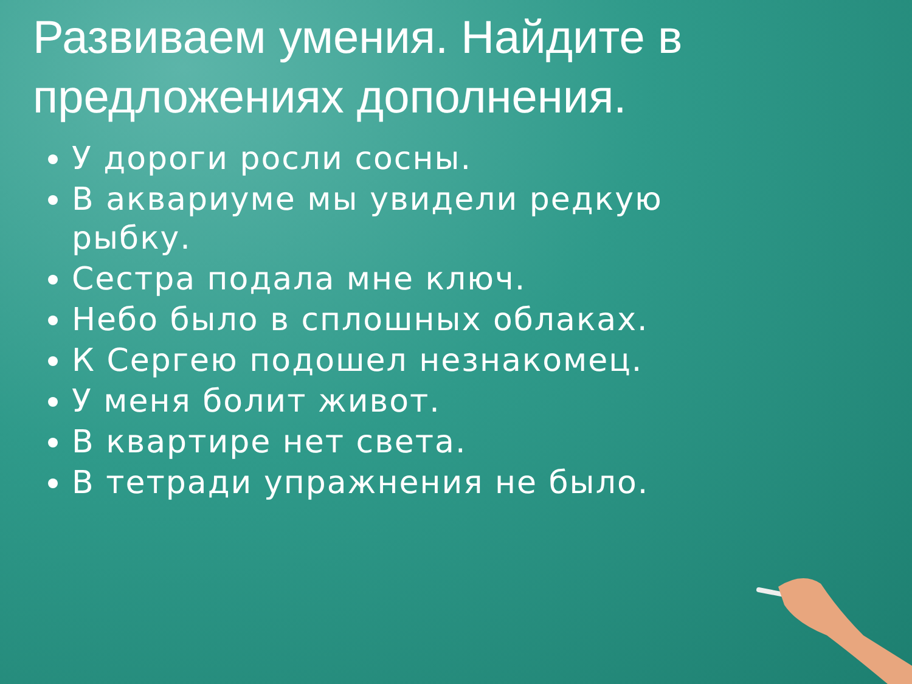Развиваем умения. Найдите в предложениях дополнения.
У дороги росли сосны.
В аквариуме мы увидели редкую рыбку.
Сестра подала мне ключ.
Небо было в сплошных облаках.
К Сергею подошел незнакомец.
У меня болит живот.
В квартире нет света.
В тетради упражнения не было.